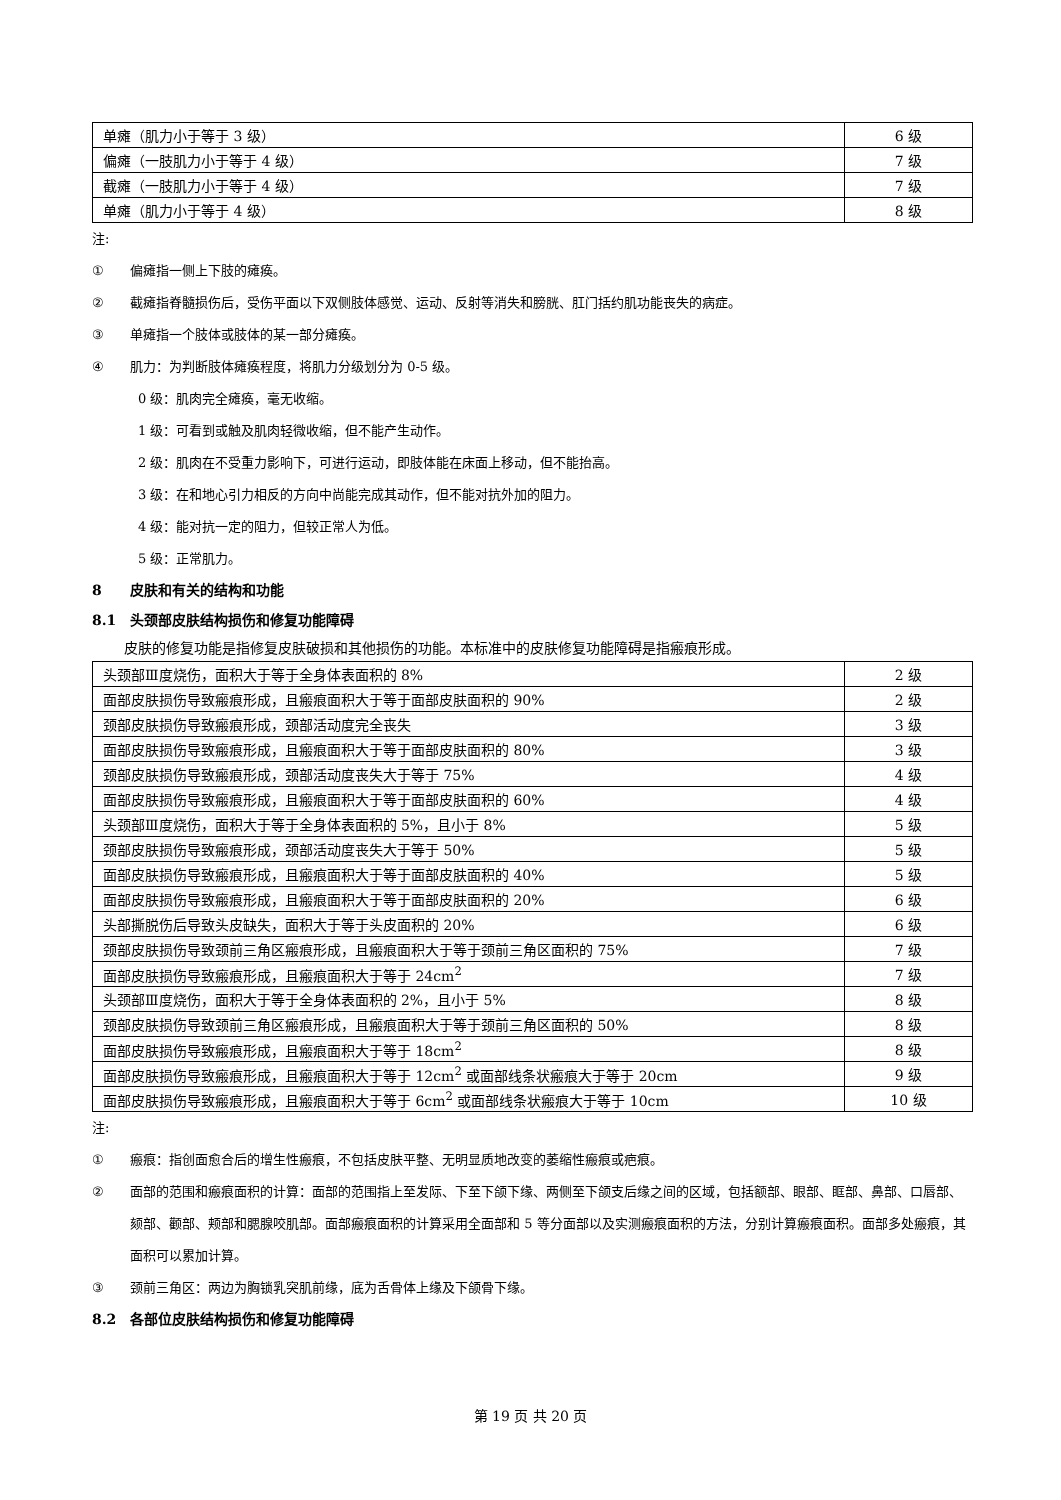| 单瘫（肌力小于等于 3 级） | 6 级 |
| 偏瘫（一肢肌力小于等于 4 级） | 7 级 |
| 截瘫（一肢肌力小于等于 4 级） | 7 级 |
| 单瘫（肌力小于等于 4 级） | 8 级 |
注:
① 偏瘫指一侧上下肢的瘫痪。
② 截瘫指脊髓损伤后，受伤平面以下双侧肢体感觉、运动、反射等消失和膀胱、肛门括约肌功能丧失的病症。
③ 单瘫指一个肢体或肢体的某一部分瘫痪。
④ 肌力：为判断肢体瘫痪程度，将肌力分级划分为 0-5 级。
0 级：肌肉完全瘫痪，毫无收缩。
1 级：可看到或触及肌肉轻微收缩，但不能产生动作。
2 级：肌肉在不受重力影响下，可进行运动，即肢体能在床面上移动，但不能抬高。
3 级：在和地心引力相反的方向中尚能完成其动作，但不能对抗外加的阻力。
4 级：能对抗一定的阻力，但较正常人为低。
5 级：正常肌力。
8 皮肤和有关的结构和功能
8.1 头颈部皮肤结构损伤和修复功能障碍
皮肤的修复功能是指修复皮肤破损和其他损伤的功能。本标准中的皮肤修复功能障碍是指瘢痕形成。
| 头颈部Ⅲ度烧伤，面积大于等于全身体表面积的 8% | 2 级 |
| 面部皮肤损伤导致瘢痕形成，且瘢痕面积大于等于面部皮肤面积的 90% | 2 级 |
| 颈部皮肤损伤导致瘢痕形成，颈部活动度完全丧失 | 3 级 |
| 面部皮肤损伤导致瘢痕形成，且瘢痕面积大于等于面部皮肤面积的 80% | 3 级 |
| 颈部皮肤损伤导致瘢痕形成，颈部活动度丧失大于等于 75% | 4 级 |
| 面部皮肤损伤导致瘢痕形成，且瘢痕面积大于等于面部皮肤面积的 60% | 4 级 |
| 头颈部Ⅲ度烧伤，面积大于等于全身体表面积的 5%，且小于 8% | 5 级 |
| 颈部皮肤损伤导致瘢痕形成，颈部活动度丧失大于等于 50% | 5 级 |
| 面部皮肤损伤导致瘢痕形成，且瘢痕面积大于等于面部皮肤面积的 40% | 5 级 |
| 面部皮肤损伤导致瘢痕形成，且瘢痕面积大于等于面部皮肤面积的 20% | 6 级 |
| 头部撕脱伤后导致头皮缺失，面积大于等于头皮面积的 20% | 6 级 |
| 颈部皮肤损伤导致颈前三角区瘢痕形成，且瘢痕面积大于等于颈前三角区面积的 75% | 7 级 |
| 面部皮肤损伤导致瘢痕形成，且瘢痕面积大于等于 24cm<sup>2</sup> | 7 级 |
| 头颈部Ⅲ度烧伤，面积大于等于全身体表面积的 2%，且小于 5% | 8 级 |
| 颈部皮肤损伤导致颈前三角区瘢痕形成，且瘢痕面积大于等于颈前三角区面积的 50% | 8 级 |
| 面部皮肤损伤导致瘢痕形成，且瘢痕面积大于等于 18cm<sup>2</sup> | 8 级 |
| 面部皮肤损伤导致瘢痕形成，且瘢痕面积大于等于 12cm<sup>2</sup> 或面部线条状瘢痕大于等于 20cm | 9 级 |
| 面部皮肤损伤导致瘢痕形成，且瘢痕面积大于等于 6cm<sup>2</sup> 或面部线条状瘢痕大于等于 10cm | 10 级 |
注:
① 瘢痕：指创面愈合后的增生性瘢痕，不包括皮肤平整、无明显质地改变的萎缩性瘢痕或疤痕。
② 面部的范围和瘢痕面积的计算：面部的范围指上至发际、下至下颌下缘、两侧至下颌支后缘之间的区域，包括额部、眼部、眶部、鼻部、口唇部、颏部、颧部、颊部和腮腺咬肌部。面部瘢痕面积的计算采用全面部和 5 等分面部以及实测瘢痕面积的方法，分别计算瘢痕面积。面部多处瘢痕，其面积可以累加计算。
③ 颈前三角区：两边为胸锁乳突肌前缘，底为舌骨体上缘及下颌骨下缘。
8.2 各部位皮肤结构损伤和修复功能障碍
第 19 页 共 20 页